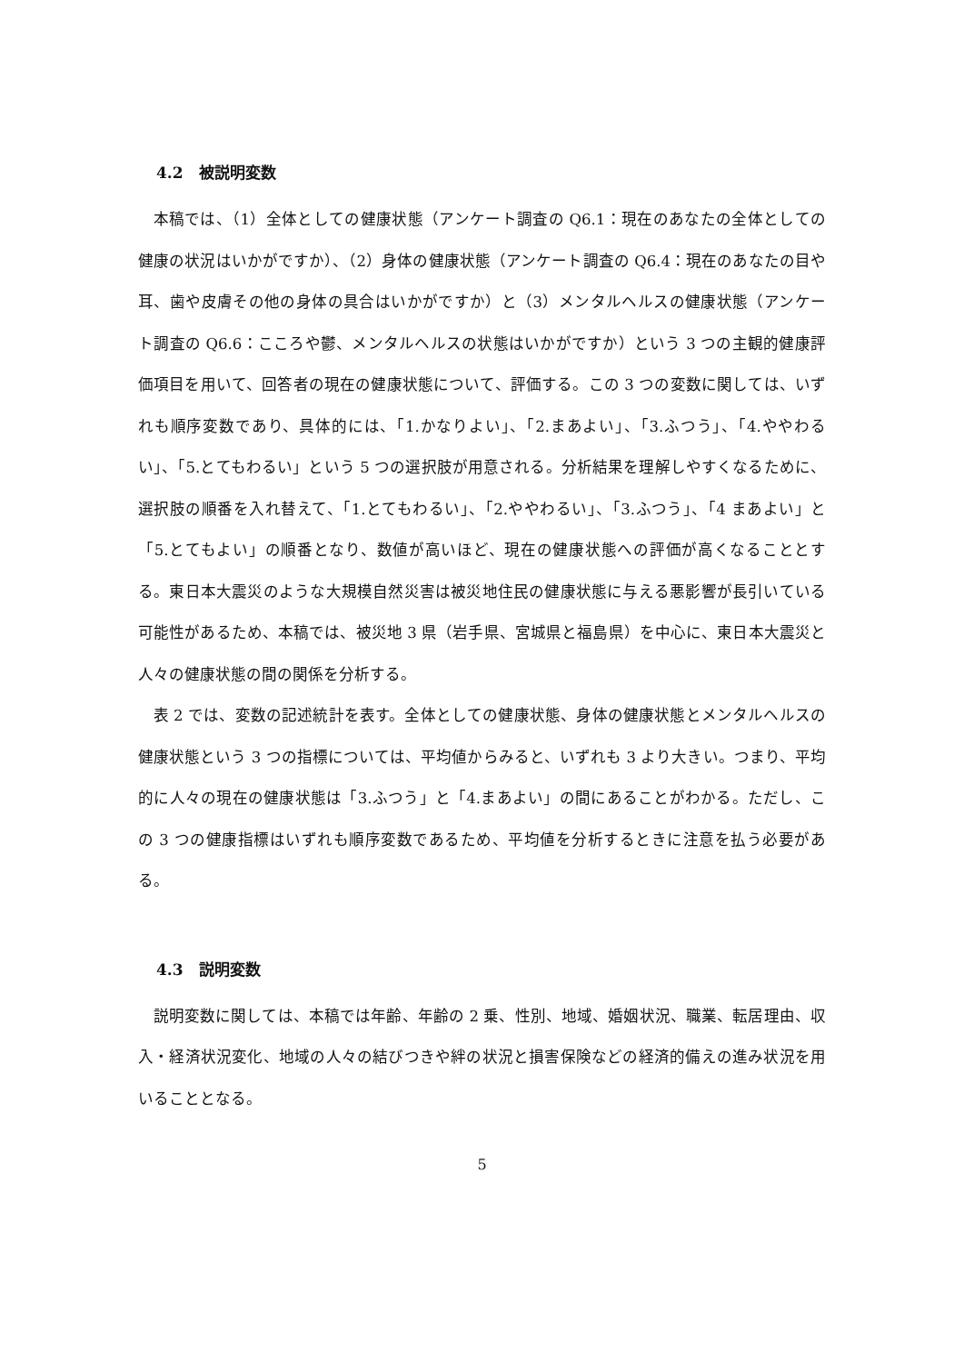4.2　被説明変数
本稿では、（1）全体としての健康状態（アンケート調査の Q6.1：現在のあなたの全体としての健康の状況はいかがですか）、（2）身体の健康状態（アンケート調査の Q6.4：現在のあなたの目や耳、歯や皮膚その他の身体の具合はいかがですか）と（3）メンタルヘルスの健康状態（アンケート調査の Q6.6：こころや鬱、メンタルヘルスの状態はいかがですか）という 3 つの主観的健康評価項目を用いて、回答者の現在の健康状態について、評価する。この 3 つの変数に関しては、いずれも順序変数であり、具体的には、「1.かなりよい」、「2.まあよい」、「3.ふつう」、「4.ややわるい」、「5.とてもわるい」という 5 つの選択肢が用意される。分析結果を理解しやすくなるために、選択肢の順番を入れ替えて、「1.とてもわるい」、「2.ややわるい」、「3.ふつう」、「4 まあよい」と「5.とてもよい」の順番となり、数値が高いほど、現在の健康状態への評価が高くなることとする。東日本大震災のような大規模自然災害は被災地住民の健康状態に与える悪影響が長引いている可能性があるため、本稿では、被災地 3 県（岩手県、宮城県と福島県）を中心に、東日本大震災と人々の健康状態の間の関係を分析する。
表 2 では、変数の記述統計を表す。全体としての健康状態、身体の健康状態とメンタルヘルスの健康状態という 3 つの指標については、平均値からみると、いずれも 3 より大きい。つまり、平均的に人々の現在の健康状態は「3.ふつう」と「4.まあよい」の間にあることがわかる。ただし、この 3 つの健康指標はいずれも順序変数であるため、平均値を分析するときに注意を払う必要がある。
4.3　説明変数
説明変数に関しては、本稿では年齢、年齢の 2 乗、性別、地域、婚姻状況、職業、転居理由、収入・経済状況変化、地域の人々の結びつきや絆の状況と損害保険などの経済的備えの進み状況を用いることとなる。
5